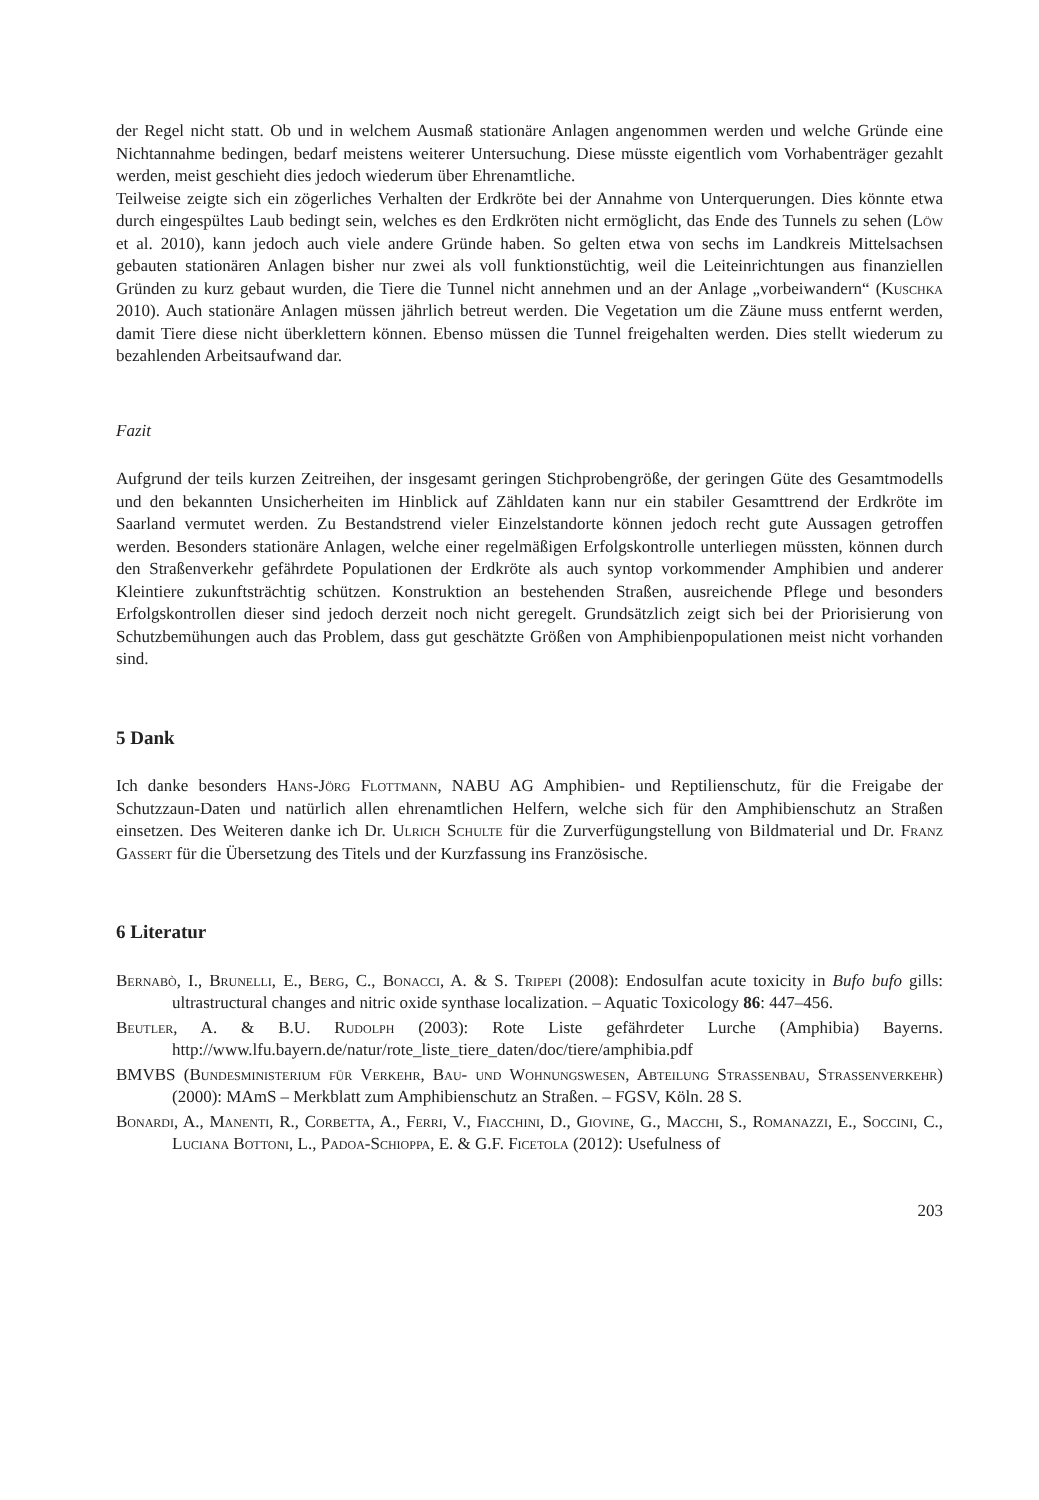der Regel nicht statt. Ob und in welchem Ausmaß stationäre Anlagen angenommen werden und welche Gründe eine Nichtannahme bedingen, bedarf meistens weiterer Untersuchung. Diese müsste eigentlich vom Vorhabenträger gezahlt werden, meist geschieht dies jedoch wiederum über Ehrenamtliche.
Teilweise zeigte sich ein zögerliches Verhalten der Erdkröte bei der Annahme von Unterquerungen. Dies könnte etwa durch eingespültes Laub bedingt sein, welches es den Erdkröten nicht ermöglicht, das Ende des Tunnels zu sehen (Löw et al. 2010), kann jedoch auch viele andere Gründe haben. So gelten etwa von sechs im Landkreis Mittelsachsen gebauten stationären Anlagen bisher nur zwei als voll funktionstüchtig, weil die Leiteinrichtungen aus finanziellen Gründen zu kurz gebaut wurden, die Tiere die Tunnel nicht annehmen und an der Anlage „vorbeiwandern“ (Kuschka 2010). Auch stationäre Anlagen müssen jährlich betreut werden. Die Vegetation um die Zäune muss entfernt werden, damit Tiere diese nicht überklettern können. Ebenso müssen die Tunnel freigehalten werden. Dies stellt wiederum zu bezahlenden Arbeitsaufwand dar.
Fazit
Aufgrund der teils kurzen Zeitreihen, der insgesamt geringen Stichprobengröße, der geringen Güte des Gesamtmodells und den bekannten Unsicherheiten im Hinblick auf Zähldaten kann nur ein stabiler Gesamttrend der Erdkröte im Saarland vermutet werden. Zu Bestandstrend vieler Einzelstandorte können jedoch recht gute Aussagen getroffen werden. Besonders stationäre Anlagen, welche einer regelmäßigen Erfolgskontrolle unterliegen müssten, können durch den Straßenverkehr gefährdete Populationen der Erdkröte als auch syntop vorkommender Amphibien und anderer Kleintiere zukunftsträchtig schützen. Konstruktion an bestehenden Straßen, ausreichende Pflege und besonders Erfolgskontrollen dieser sind jedoch derzeit noch nicht geregelt. Grundsätzlich zeigt sich bei der Priorisierung von Schutzbemühungen auch das Problem, dass gut geschätzte Größen von Amphibienpopulationen meist nicht vorhanden sind.
5 Dank
Ich danke besonders Hans-Jörg Flottmann, NABU AG Amphibien- und Reptilienschutz, für die Freigabe der Schutzzaun-Daten und natürlich allen ehrenamtlichen Helfern, welche sich für den Amphibienschutz an Straßen einsetzen. Des Weiteren danke ich Dr. Ulrich Schulte für die Zurverfügungstellung von Bildmaterial und Dr. Franz Gassert für die Übersetzung des Titels und der Kurzfassung ins Französische.
6 Literatur
Bernabò, I., Brunelli, E., Berg, C., Bonacci, A. & S. Tripepi (2008): Endosulfan acute toxicity in Bufo bufo gills: ultrastructural changes and nitric oxide synthase localization. – Aquatic Toxicology 86: 447–456.
Beutler, A. & B.U. Rudolph (2003): Rote Liste gefährdeter Lurche (Amphibia) Bayerns. http://www.lfu.bayern.de/natur/rote_liste_tiere_daten/doc/tiere/amphibia.pdf
BMVBS (Bundesministerium für Verkehr, Bau- und Wohnungswesen, Abteilung Strassenbau, Strassenverkehr) (2000): MAmS – Merkblatt zum Amphibienschutz an Straßen. – FGSV, Köln. 28 S.
Bonardi, A., Manenti, R., Corbetta, A., Ferri, V., Fiacchini, D., Giovine, G., Macchi, S., Romanazzi, E., Soccini, C., Luciana Bottoni, L., Padoa-Schioppa, E. & G.F. Ficetola (2012): Usefulness of
203